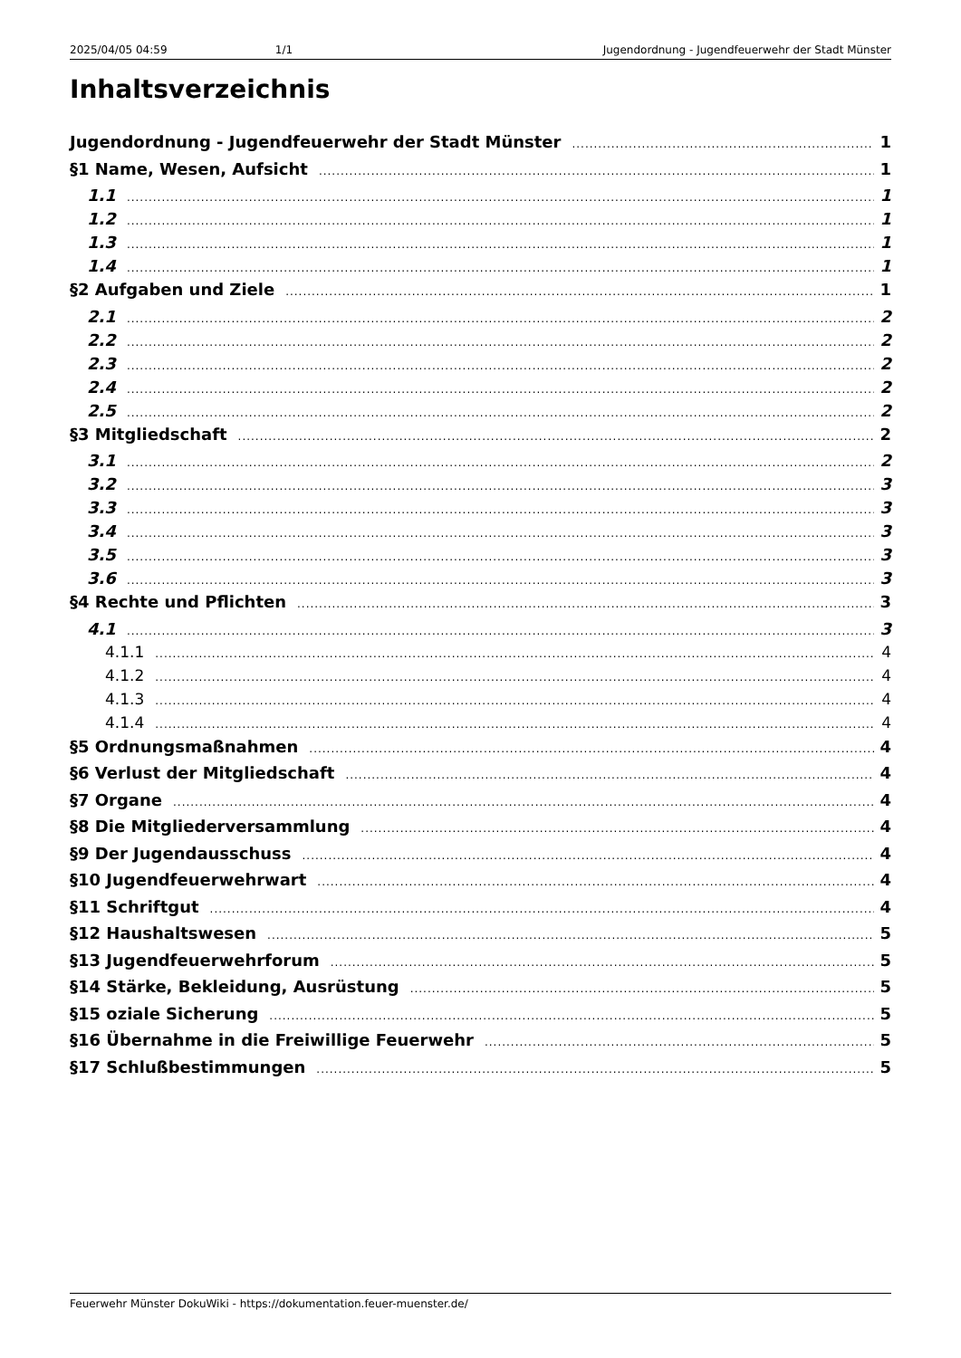2025/04/05 04:59 1/1 Jugendordnung - Jugendfeuerwehr der Stadt Münster
Inhaltsverzeichnis
Jugendordnung - Jugendfeuerwehr der Stadt Münster 1
§1 Name, Wesen, Aufsicht 1
1.1 1
1.2 1
1.3 1
1.4 1
§2 Aufgaben und Ziele 1
2.1 2
2.2 2
2.3 2
2.4 2
2.5 2
§3 Mitgliedschaft 2
3.1 2
3.2 3
3.3 3
3.4 3
3.5 3
3.6 3
§4 Rechte und Pflichten 3
4.1 3
4.1.1 4
4.1.2 4
4.1.3 4
4.1.4 4
§5 Ordnungsmaßnahmen 4
§6 Verlust der Mitgliedschaft 4
§7 Organe 4
§8 Die Mitgliederversammlung 4
§9 Der Jugendausschuss 4
§10 Jugendfeuerwehrwart 4
§11 Schriftgut 4
§12 Haushaltswesen 5
§13 Jugendfeuerwehrforum 5
§14 Stärke, Bekleidung, Ausrüstung 5
§15 oziale Sicherung 5
§16 Übernahme in die Freiwillige Feuerwehr 5
§17 Schlußbestimmungen 5
Feuerwehr Münster DokuWiki - https://dokumentation.feuer-muenster.de/